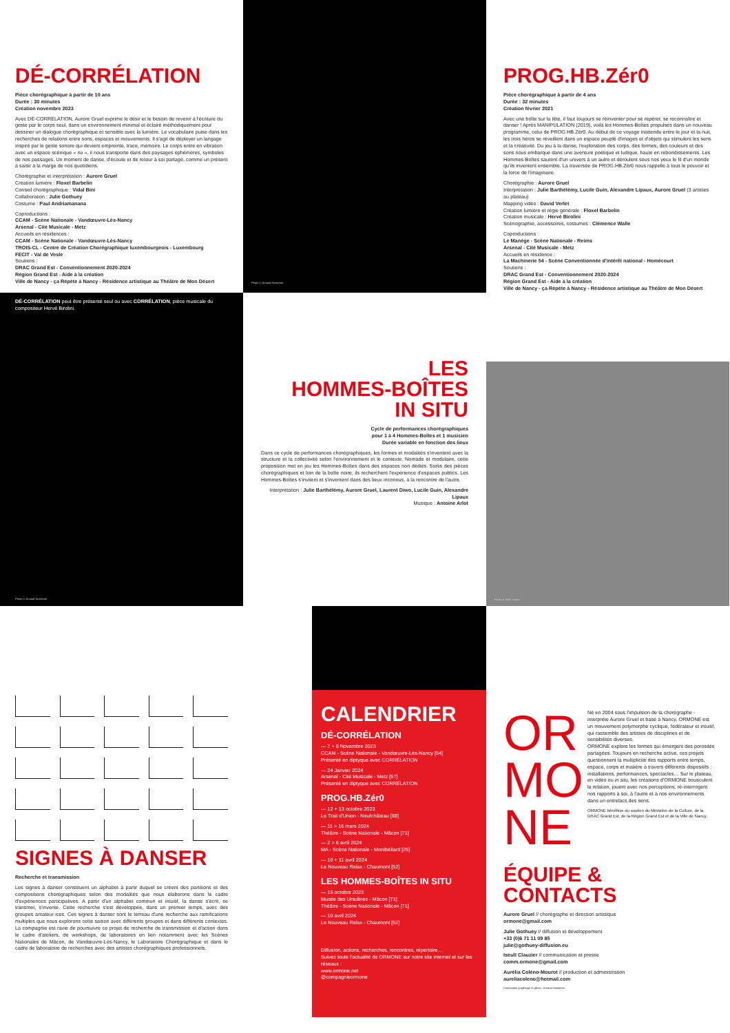DÉ-CORRÉLATION
Pièce chorégraphique à partir de 10 ans
Durée : 30 minutes
Création novembre 2023
Avec DÉ-CORRÉLATION, Aurore Gruel exprime le désir et le besoin de revenir à l'écriture du geste par le corps seul, dans un environnement minimal et éclairé méthodiquement pour dessiner un dialogue chorégraphique et sensible avec la lumière. Le vocabulaire puise dans les recherches de relations entre sons, espaces et mouvements. Il s'agit de déployer un langage inspiré par le geste sonore qui devient empreinte, trace, mémoire. Le corps entre en vibration avec un espace scénique « nu », il nous transporte dans des paysages éphémères, symboles de nos passages. Un moment de danse, d'écoute et de retour à soi partagé, comme un présent à saisir à la marge de nos quotidiens.
Chorégraphie et interprétation : Aurore Gruel
Création lumière : Floxel Barbelin
Conseil chorégraphique : Vidal Bini
Collaboration : Julie Gothuey
Costume : Paul Andriamanana
Coproductions :
CCAM - Scène Nationale - Vandœuvre-Lès-Nancy
Arsenal - Cité Musicale - Metz
Accueils en résidences :
CCAM - Scène Nationale - Vandœuvre-Lès-Nancy
TROIS-CL - Centre de Création Chorégraphique luxembourgeois - Luxembourg
FECIT - Val de Vesle
Soutiens :
DRAC Grand Est - Conventionnement 2020-2024
Région Grand Est - Aide à la création
Ville de Nancy - ça Répète à Nancy - Résidence artistique au Théâtre de Mon Désert
Photo © Arnaud Hussenot
PROG.HB.Zér0
Pièce chorégraphique à partir de 4 ans
Durée : 32 minutes
Création février 2021
Avec une boîte sur la tête, il faut toujours se réinventer pour se repérer, se reconnaître et danser ! Après MANIPULATION (2019), voilà les Hommes-Boîtes propulsés dans un nouveau programme, celui de PROG.HB.Zér0. Au début de ce voyage inattendu entre le jour et la nuit, les trois héros se réveillent dans un espace peuplé d'images et d'objets qui stimulent les sens et la créativité. Du jeu à la danse, l'exploration des corps, des formes, des couleurs et des sons nous embarque dans une aventure poétique et ludique, haute en rebondissements. Les Hommes-Boîtes sautent d'un univers à un autre et déroulent sous nos yeux le fil d'un monde qu'ils inventent ensemble. La traversée de PROG.HB.Zér0 nous rappelle à tous le pouvoir et la force de l'imaginaire.
Chorégraphie : Aurore Gruel
Interprétation : Julie Barthélémy, Lucile Guin, Alexandre Lipaux, Aurore Gruel (3 artistes au plateau)
Mapping vidéo : David Verlet
Création lumière et régie générale : Floxel Barbelin
Création musicale : Hervé Birolini
Scénographie, accessoires, costumes : Clémence Walle
Coproductions :
Le Manège - Scène Nationale - Reims
Arsenal - Cité Musicale - Metz
Accueils en résidence :
La Machinerie 54 - Scène Conventionnée d'intérêt national - Homécourt
Soutiens :
DRAC Grand Est - Conventionnement 2020-2024
Région Grand Est - Aide à la création
Ville de Nancy - ça Répète à Nancy - Résidence artistique au Théâtre de Mon Désert
DÉ-CORRÉLATION peut être présenté seul ou avec CORRÉLATION, pièce musicale du compositeur Hervé Birolini.
Photo © Arnaud Hussenot
LES
HOMMES-BOÎTES
IN SITU
Cycle de performances chorégraphiques
pour 1 à 4 Hommes-Boîtes et 1 musicien
Durée variable en fonction des lieux
Dans ce cycle de performances chorégraphiques, les formes et modalités s'inventent avec la structure et la collectivité selon l'environnement et le contexte. Nomade et modulaire, cette proposition met en jeu les Hommes-Boîtes dans des espaces non dédiés. Sortis des pièces chorégraphiques et loin de la boîte noire, ils recherchent l'expérience d'espaces publics. Les Hommes-Boîtes s'invitent et s'inventent dans des lieux inconnus, à la rencontre de l'autre.
Interprétation : Julie Barthélémy, Aurore Gruel, Laurent Diwo, Lucile Guin, Alexandre Lipaux
Musique : Antoine Arlot
Photo © Alain Julien
SIGNES À DANSER
Recherche et transmission
Les signes à danser constituent un alphabet à partir duquel se créent des partitions et des compositions chorégraphiques selon des modalités que nous élaborons dans le cadre d'expériences participatives. A partir d'un alphabet commun et intuitif, la danse s'écrit, se transmet, s'invente. Cette recherche s'est développée, dans un premier temps, avec des groupes amateur·ices. Ces signes à danser sont le terreau d'une recherche aux ramifications multiples que nous explorons cette saison avec différents groupes et dans différents contextes. La compagnie est ravie de poursuivre ce projet de recherche de transmission et d'action dans le cadre d'ateliers, de workshops, de laboratoires en lien notamment avec les Scènes Nationales de Mâcon, de Vandœuvre-Lès-Nancy, le Laboratoire Chorégraphique et dans le cadre de laboratoire de recherches avec des artistes chorégraphiques professionnels.
CALENDRIER
DÉ-CORRÉLATION
— 7 + 8 Novembre 2023
CCAM - Scène Nationale - Vandœuvre-Lès-Nancy [54]
Présenté en diptyque avec CORRÉLATION
— 24 Janvier 2024
Arsenal - Cité Musicale - Metz [57]
Présenté en diptyque avec CORRÉLATION
PROG.HB.Zér0
— 12 + 13 octobre 2023
Le Trait d'Union - Neufchâteau [88]
— 11 > 16 mars 2024
Théâtre - Scène Nationale - Mâcon [71]
— 2 > 6 avril 2024
MA - Scène Nationale - Montbéliard [25]
— 10 + 11 avril 2024
Le Nouveau Relax - Chaumont [52]
LES HOMMES-BOÎTES IN SITU
— 15 octobre 2023
Musée des Ursulines - Mâcon [71]
Théâtre - Scène Nationale - Mâcon [71]
— 10 avril 2024
Le Nouveau Relax - Chaumont [52]
Diffusion, actions, recherches, rencontres, répertoire…
Suivez toute l'actualité de ORMONE sur notre site internet et sur les réseaux :
www.ormone.net
@compagnieormone
OR
MO
NE
Né en 2004 sous l'impulsion de la chorégraphe - interprète Aurore Gruel et basé à Nancy, ORMONE est un mouvement polymorphe cyclique, fédérateur et intuitif, qui rassemble des artistes de disciplines et de sensibilités diverses.
ORMONE explore les formes qui émergent des porosités partagées. Toujours en recherche active, ces projets questionnent la multiplicité des rapports entre temps, espace, corps et matière à travers différents dispositifs : installations, performances, spectacles… Sur le plateau, en vidéo ou in situ, les créations d'ORMONE bousculent la relation, jouent avec nos perceptions, ré-interrogent nos rapports à soi, à l'autre et à nos environnements dans un entrelacs des sens.
ORMONE bénéficie du soutien du Ministère de la Culture, de la DRAC Grand Est, de la Région Grand Est et de la Ville de Nancy.
ÉQUIPE &
CONTACTS
Aurore Gruel // chorégraphe et direction artistique
ormone@gmail.com
Julie Gothuey // diffusion et développement
+33 (0)6 71 11 09 85
julie@gothuey-diffusion.eu
Iseult Clauzier // communication et presse
comm.ormone@gmail.com
Aurélia Coléno-Mourot // production et administration
aureliacoleno@hotmail.com
Conception graphique et photo : Arnaud Hussenot